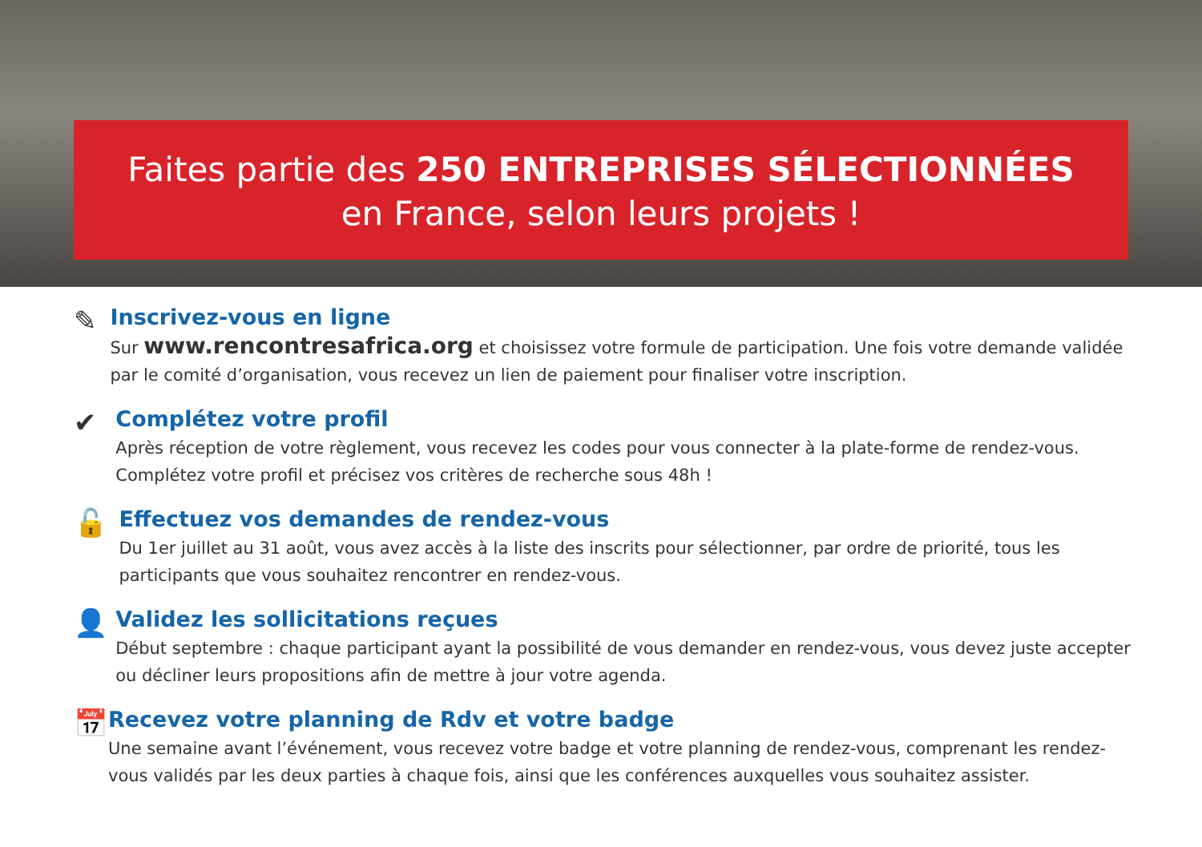Faites partie des 250 ENTREPRISES SÉLECTIONNÉES
en France, selon leurs projets !
✎
Inscrivez-vous en ligne
Sur www.rencontresafrica.org et choisissez votre formule de participation. Une fois votre demande validée par le comité d’organisation, vous recevez un lien de paiement pour finaliser votre inscription.
✔
Complétez votre profil
Après réception de votre règlement, vous recevez les codes pour vous connecter à la plate-forme de rendez-vous. Complétez votre profil et précisez vos critères de recherche sous 48h !
🔓
Effectuez vos demandes de rendez-vous
Du 1er juillet au 31 août, vous avez accès à la liste des inscrits pour sélectionner, par ordre de priorité, tous les participants que vous souhaitez rencontrer en rendez-vous.
👤
Validez les sollicitations reçues
Début septembre : chaque participant ayant la possibilité de vous demander en rendez-vous, vous devez juste accepter ou décliner leurs propositions afin de mettre à jour votre agenda.
📅
Recevez votre planning de Rdv et votre badge
Une semaine avant l’événement, vous recevez votre badge et votre planning de rendez-vous, comprenant les rendez-vous validés par les deux parties à chaque fois, ainsi que les conférences auxquelles vous souhaitez assister.